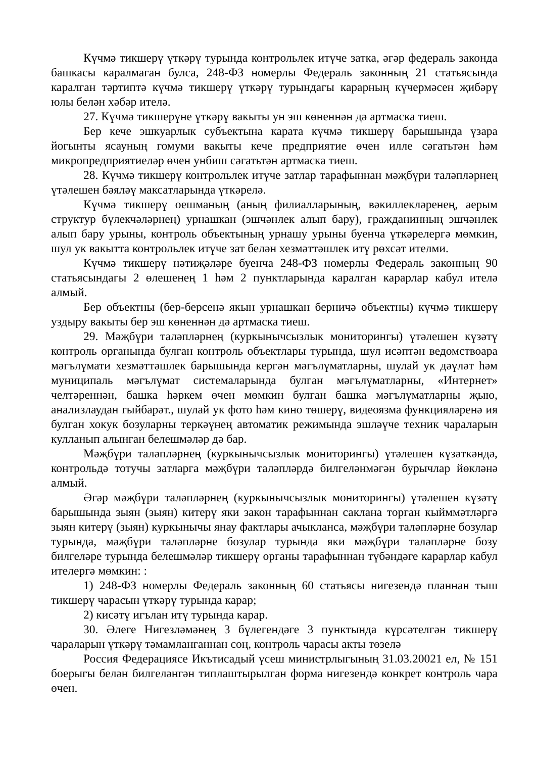Күчмә тикшерү үткәрү турында контрольлек итүче затка, әгәр федераль законда башкасы каралмаган булса, 248-ФЗ номерлы Федераль законның 21 статьясында каралган тәртиптә күчмә тикшерү үткәрү турындагы карарның күчермәсен җибәрү юлы белән хәбәр ителә.
27. Күчмә тикшерүне үткәрү вакыты ун эш көненнән дә артмаска тиеш.
Бер кече эшкуарлык субъектына карата күчмә тикшерү барышында үзара йогынты ясауның гомуми вакыты кече предприятие өчен илле сәгатьтән һәм микропредприятиеләр өчен унбиш сәгатьтән артмаска тиеш.
28. Күчмә тикшерү контрольлек итүче затлар тарафыннан мәҗбүри таләпләрнең үтәлешен бәяләү максатларында үткәрелә.
Күчмә тикшерү оешманың (аның филиалларының, вәкиллекләренең, аерым структур бүлекчәләрнең) урнашкан (эшчәнлек алып бару), гражданинның эшчәнлек алып бару урыны, контроль объектының урнашу урыны буенча үткәрелергә мөмкин, шул ук вакытта контрольлек итүче зат белән хезмәттәшлек итү рөхсәт ителми.
Күчмә тикшерү нәтиҗәләре буенча 248-ФЗ номерлы Федераль законның 90 статьясындагы 2 өлешенең 1 һәм 2 пунктларында каралган карарлар кабул ителә алмый.
Бер объектны (бер-берсенә якын урнашкан берничә объектны) күчмә тикшерү уздыру вакыты бер эш көненнән дә артмаска тиеш.
29. Мәҗбүри таләпләрнең (куркынычсызлык мониторингы) үтәлешен күзәтү контроль органында булган контроль объектлары турында, шул исәптән ведомствоара мәгълүмати хезмәттәшлек барышында кергән мәгълүматларны, шулай ук дәүләт һәм муниципаль мәгълүмат системаларында булган мәгълүматларны, «Интернет» челтәреннән, башка һәркем өчен мөмкин булган башка мәгълүматларны җыю, анализлаудан гыйбарәт., шулай ук фото һәм кино төшерү, видеоязма функцияләренә ия булган хокук бозуларны теркәүнең автоматик режимында эшләүче техник чараларын кулланып алынган белешмәләр дә бар.
Мәҗбүри таләпләрнең (куркынычсызлык мониторингы) үтәлешен күзәткәндә, контрольдә тотучы затларга мәҗбүри таләпләрдә билгеләнмәгән бурычлар йөкләнә алмый.
Әгәр мәҗбүри таләпләрнең (куркынычсызлык мониторингы) үтәлешен күзәтү барышында зыян (зыян) китерү яки закон тарафыннан саклана торган кыйммәтләргә зыян китерү (зыян) куркынычы янау фактлары ачыкланса, мәҗбүри таләпләрне бозулар турында, мәҗбүри таләпләрне бозулар турында яки мәҗбүри таләпләрне бозу билгеләре турында белешмәләр тикшерү органы тарафыннан түбәндәге карарлар кабул ителергә мөмкин: :
1) 248-ФЗ номерлы Федераль законның 60 статьясы нигезендә планнан тыш тикшерү чарасын үткәрү турында карар;
2) кисәтү игълан итү турында карар.
30. Әлеге Нигезләмәнең 3 бүлегендәге 3 пунктында күрсәтелгән тикшерү чараларын үткәрү тәмамланганнан соң, контроль чарасы акты төзелә
Россия Федерациясе Икътисадый үсеш министрлыгының 31.03.20021 ел, № 151 боерыгы белән билгеләнгән типлаштырылган форма нигезендә конкрет контроль чара өчен.